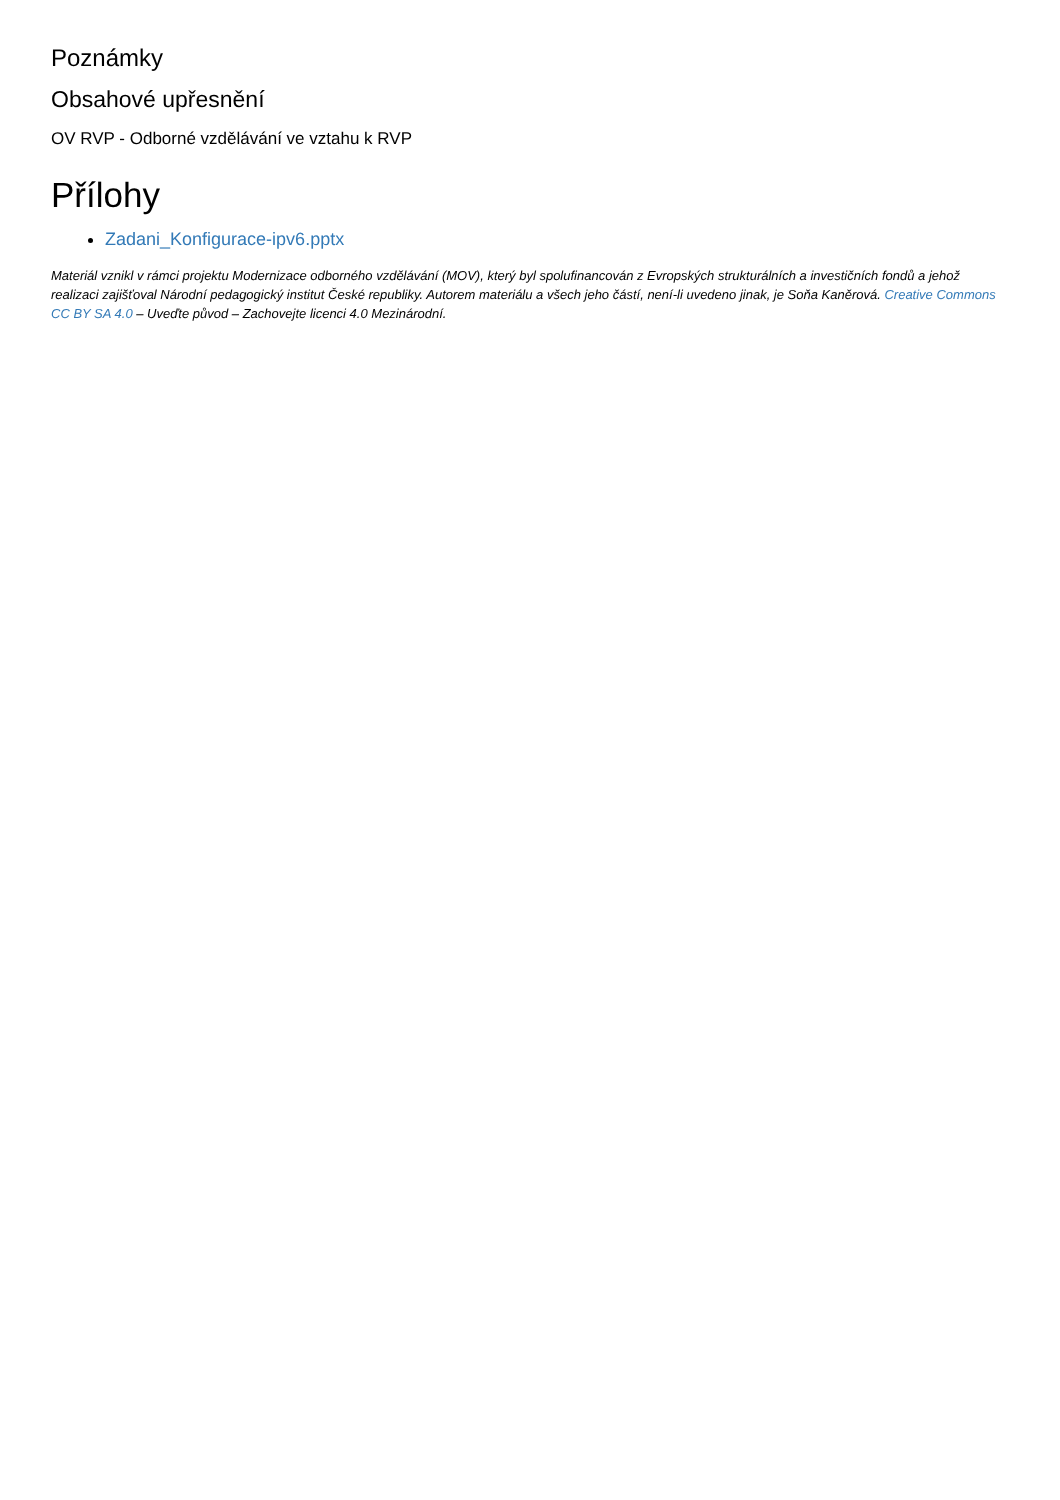Poznámky
Obsahové upřesnění
OV RVP - Odborné vzdělávání ve vztahu k RVP
Přílohy
Zadani_Konfigurace-ipv6.pptx
Materiál vznikl v rámci projektu Modernizace odborného vzdělávání (MOV), který byl spolufinancován z Evropských strukturálních a investičních fondů a jehož realizaci zajišťoval Národní pedagogický institut České republiky. Autorem materiálu a všech jeho částí, není-li uvedeno jinak, je Soňa Kaněrová. Creative Commons CC BY SA 4.0 – Uveďte původ – Zachovejte licenci 4.0 Mezinárodní.